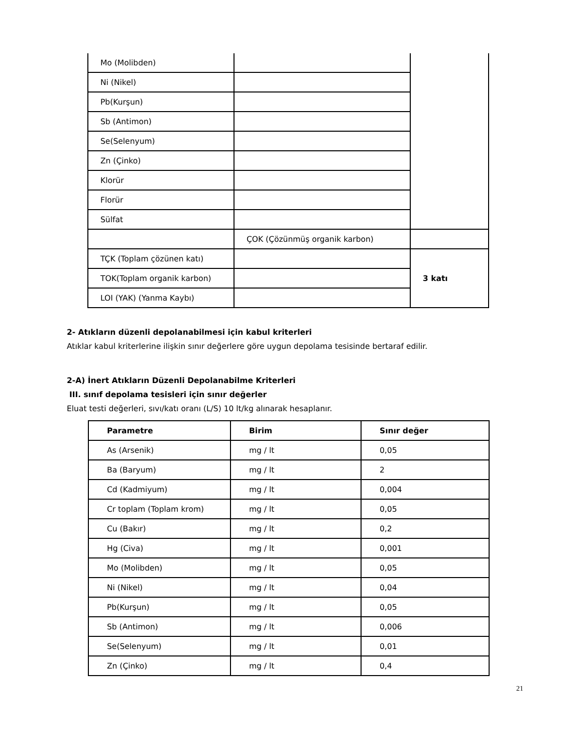| Mo (Molibden) | | |
| Ni (Nikel) | | |
| Pb(Kurşun) | | |
| Sb (Antimon) | | |
| Se(Selenyum) | | |
| Zn (Çinko) | | |
| Klorür | | |
| Florür | | |
| Sülfat | | |
| | ÇOK (Çözünmüş organik karbon) | |
| TÇK (Toplam çözünen katı) | | 3 katı |
| TOK(Toplam organik karbon) | | |
| LOI (YAK) (Yanma Kaybı) | | |
2- Atıkların düzenli depolanabilmesi için kabul kriterleri
Atıklar kabul kriterlerine ilişkin sınır değerlere göre uygun depolama tesisinde bertaraf edilir.
2-A) İnert Atıkların Düzenli Depolanabilme Kriterleri
III. sınıf depolama tesisleri için sınır değerler
Eluat testi değerleri, sıvı/katı oranı (L/S) 10 lt/kg alınarak hesaplanır.
| Parametre | Birim | Sınır değer |
| --- | --- | --- |
| As (Arsenik) | mg / lt | 0,05 |
| Ba (Baryum) | mg / lt | 2 |
| Cd (Kadmiyum) | mg / lt | 0,004 |
| Cr toplam (Toplam krom) | mg / lt | 0,05 |
| Cu (Bakır) | mg / lt | 0,2 |
| Hg (Civa) | mg / lt | 0,001 |
| Mo (Molibden) | mg / lt | 0,05 |
| Ni (Nikel) | mg / lt | 0,04 |
| Pb(Kurşun) | mg / lt | 0,05 |
| Sb (Antimon) | mg / lt | 0,006 |
| Se(Selenyum) | mg / lt | 0,01 |
| Zn (Çinko) | mg / lt | 0,4 |
21